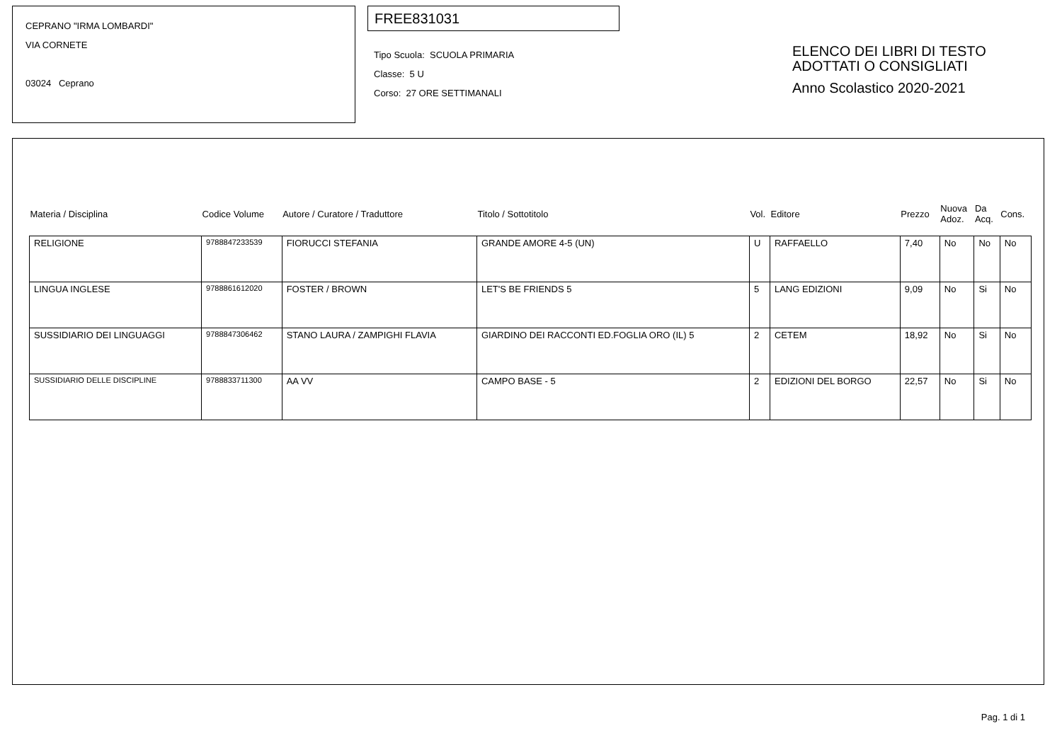CEPRANO "IRMA LOMBARDI"
VIA CORNETE
03024 Ceprano
FREE831031
Tipo Scuola: SCUOLA PRIMARIA
Classe: 5 U
Corso: 27 ORE SETTIMANALI
ELENCO DEI LIBRI DI TESTO
ADOTTATI O CONSIGLIATI
Anno Scolastico 2020-2021
| Materia / Disciplina | Codice Volume | Autore / Curatore / Traduttore | Titolo / Sottotitolo | Vol. | Editore | Prezzo | Nuova Adoz. | Da Acq. | Cons. |
| --- | --- | --- | --- | --- | --- | --- | --- | --- | --- |
| RELIGIONE | 9788847233539 | FIORUCCI STEFANIA | GRANDE AMORE 4-5 (UN) | U | RAFFAELLO | 7,40 | No | No | No |
| LINGUA INGLESE | 9788861612020 | FOSTER / BROWN | LET'S BE FRIENDS 5 | 5 | LANG EDIZIONI | 9,09 | No | Si | No |
| SUSSIDIARIO DEI LINGUAGGI | 9788847306462 | STANO LAURA / ZAMPIGHI FLAVIA | GIARDINO DEI RACCONTI ED.FOGLIA ORO (IL) 5 | 2 | CETEM | 18,92 | No | Si | No |
| SUSSIDIARIO DELLE DISCIPLINE | 9788833711300 | AA VV | CAMPO BASE - 5 | 2 | EDIZIONI DEL BORGO | 22,57 | No | Si | No |
Pag. 1 di 1